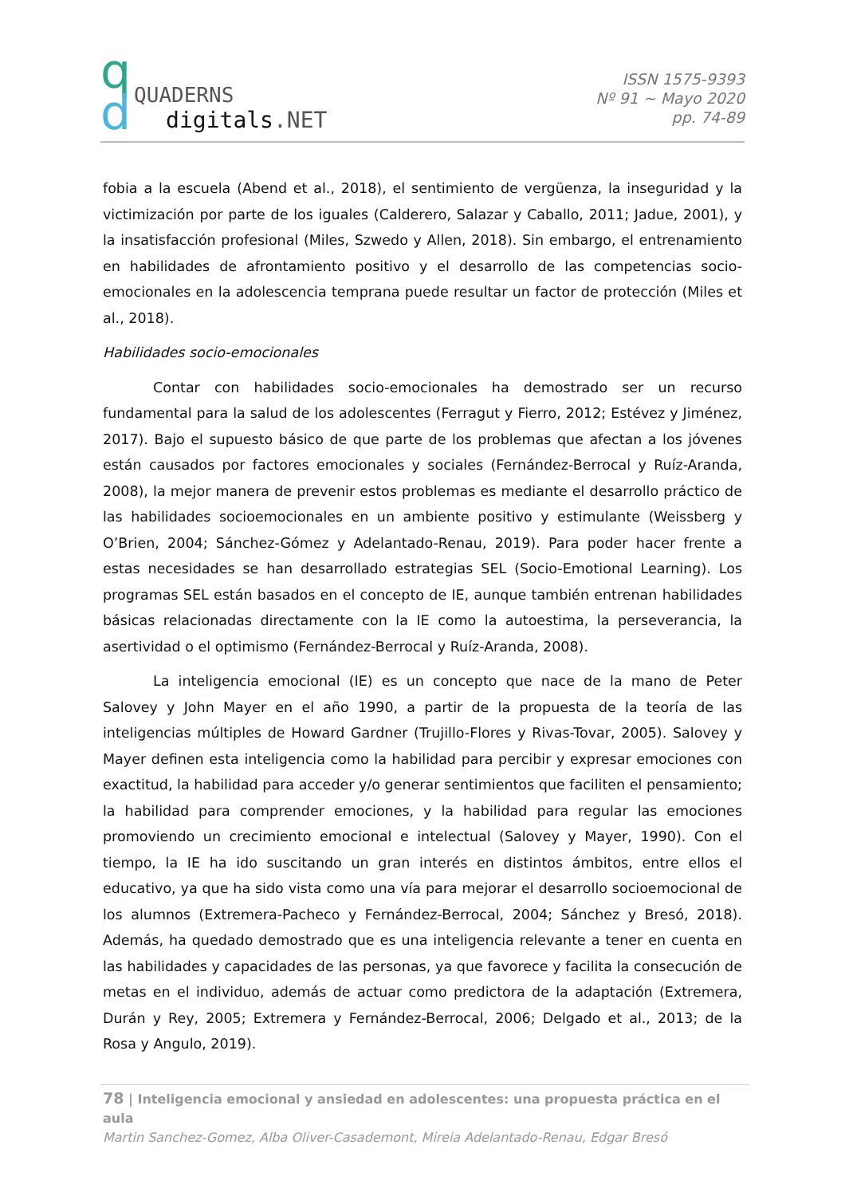q
d
QUADERNS
digitals.NET
ISSN 1575-9393
Nº 91 ~ Mayo 2020
pp. 74-89
fobia a la escuela (Abend et al., 2018), el sentimiento de vergüenza, la inseguridad y la victimización por parte de los iguales (Calderero, Salazar y Caballo, 2011; Jadue, 2001), y la insatisfacción profesional (Miles, Szwedo y Allen, 2018). Sin embargo, el entrenamiento en habilidades de afrontamiento positivo y el desarrollo de las competencias socio-emocionales en la adolescencia temprana puede resultar un factor de protección (Miles et al., 2018).
Habilidades socio-emocionales
Contar con habilidades socio-emocionales ha demostrado ser un recurso fundamental para la salud de los adolescentes (Ferragut y Fierro, 2012; Estévez y Jiménez, 2017). Bajo el supuesto básico de que parte de los problemas que afectan a los jóvenes están causados por factores emocionales y sociales (Fernández-Berrocal y Ruíz-Aranda, 2008), la mejor manera de prevenir estos problemas es mediante el desarrollo práctico de las habilidades socioemocionales en un ambiente positivo y estimulante (Weissberg y O’Brien, 2004; Sánchez-Gómez y Adelantado-Renau, 2019). Para poder hacer frente a estas necesidades se han desarrollado estrategias SEL (Socio-Emotional Learning). Los programas SEL están basados en el concepto de IE, aunque también entrenan habilidades básicas relacionadas directamente con la IE como la autoestima, la perseverancia, la asertividad o el optimismo (Fernández-Berrocal y Ruíz-Aranda, 2008).
La inteligencia emocional (IE) es un concepto que nace de la mano de Peter Salovey y John Mayer en el año 1990, a partir de la propuesta de la teoría de las inteligencias múltiples de Howard Gardner (Trujillo-Flores y Rivas-Tovar, 2005). Salovey y Mayer definen esta inteligencia como la habilidad para percibir y expresar emociones con exactitud, la habilidad para acceder y/o generar sentimientos que faciliten el pensamiento; la habilidad para comprender emociones, y la habilidad para regular las emociones promoviendo un crecimiento emocional e intelectual (Salovey y Mayer, 1990). Con el tiempo, la IE ha ido suscitando un gran interés en distintos ámbitos, entre ellos el educativo, ya que ha sido vista como una vía para mejorar el desarrollo socioemocional de los alumnos (Extremera-Pacheco y Fernández-Berrocal, 2004; Sánchez y Bresó, 2018). Además, ha quedado demostrado que es una inteligencia relevante a tener en cuenta en las habilidades y capacidades de las personas, ya que favorece y facilita la consecución de metas en el individuo, además de actuar como predictora de la adaptación (Extremera, Durán y Rey, 2005; Extremera y Fernández-Berrocal, 2006; Delgado et al., 2013; de la Rosa y Angulo, 2019).
78 | Inteligencia emocional y ansiedad en adolescentes: una propuesta práctica en el aula
Martin Sanchez-Gomez, Alba Oliver-Casademont, Mireia Adelantado-Renau, Edgar Bresó